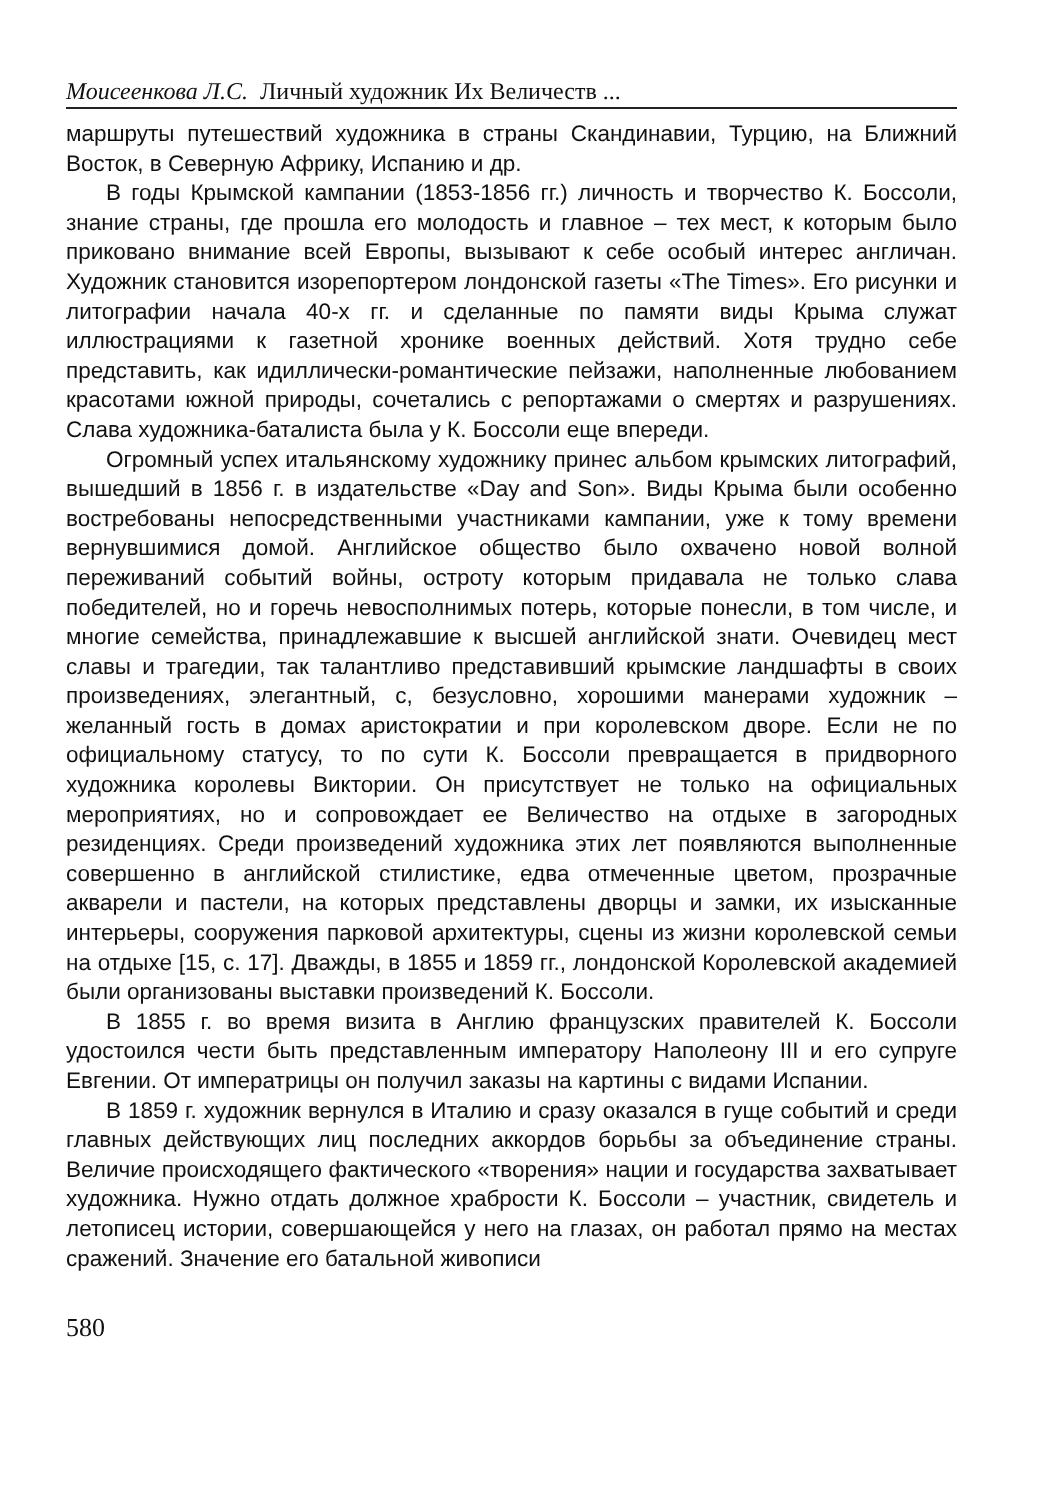Моисеенкова Л.С. Личный художник Их Величеств ...
маршруты путешествий художника в страны Скандинавии, Турцию, на Ближний Восток, в Северную Африку, Испанию и др.
В годы Крымской кампании (1853-1856 гг.) личность и творчество К. Боссоли, знание страны, где прошла его молодость и главное – тех мест, к которым было приковано внимание всей Европы, вызывают к себе особый интерес англичан. Художник становится изорепортером лондонской газеты «The Times». Его рисунки и литографии начала 40-х гг. и сделанные по памяти виды Крыма служат иллюстрациями к газетной хронике военных действий. Хотя трудно себе представить, как идиллически-романтические пейзажи, наполненные любованием красотами южной природы, сочетались с репортажами о смертях и разрушениях. Слава художника-баталиста была у К. Боссоли еще впереди.
Огромный успех итальянскому художнику принес альбом крымских литографий, вышедший в 1856 г. в издательстве «Day and Son». Виды Крыма были особенно востребованы непосредственными участниками кампании, уже к тому времени вернувшимися домой. Английское общество было охвачено новой волной переживаний событий войны, остроту которым придавала не только слава победителей, но и горечь невосполнимых потерь, которые понесли, в том числе, и многие семейства, принадлежавшие к высшей английской знати. Очевидец мест славы и трагедии, так талантливо представивший крымские ландшафты в своих произведениях, элегантный, с, безусловно, хорошими манерами художник – желанный гость в домах аристократии и при королевском дворе. Если не по официальному статусу, то по сути К. Боссоли превращается в придворного художника королевы Виктории. Он присутствует не только на официальных мероприятиях, но и сопровождает ее Величество на отдыхе в загородных резиденциях. Среди произведений художника этих лет появляются выполненные совершенно в английской стилистике, едва отмеченные цветом, прозрачные акварели и пастели, на которых представлены дворцы и замки, их изысканные интерьеры, сооружения парковой архитектуры, сцены из жизни королевской семьи на отдыхе [15, с. 17]. Дважды, в 1855 и 1859 гг., лондонской Королевской академией были организованы выставки произведений К. Боссоли.
В 1855 г. во время визита в Англию французских правителей К. Боссоли удостоился чести быть представленным императору Наполеону III и его супруге Евгении. От императрицы он получил заказы на картины с видами Испании.
В 1859 г. художник вернулся в Италию и сразу оказался в гуще событий и среди главных действующих лиц последних аккордов борьбы за объединение страны. Величие происходящего фактического «творения» нации и государства захватывает художника. Нужно отдать должное храбрости К. Боссоли – участник, свидетель и летописец истории, совершающейся у него на глазах, он работал прямо на местах сражений. Значение его батальной живописи
580